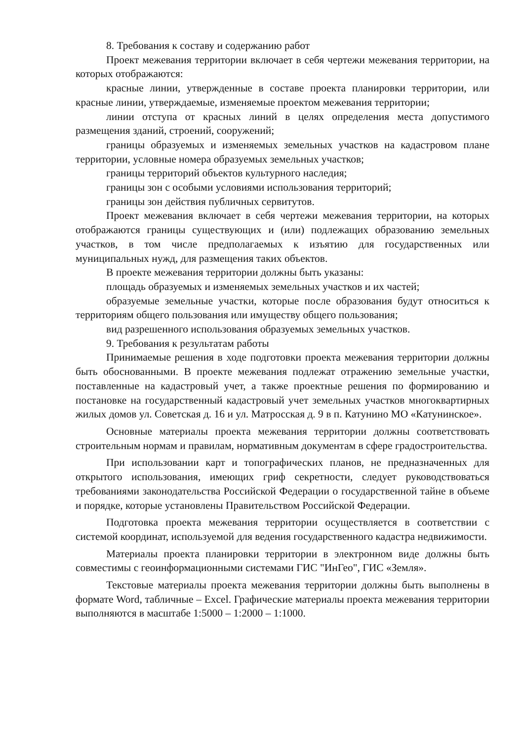8. Требования к составу и содержанию работ
Проект межевания территории включает в себя чертежи межевания территории, на которых отображаются:
красные линии, утвержденные в составе проекта планировки территории, или красные линии, утверждаемые, изменяемые проектом межевания территории;
линии отступа от красных линий в целях определения места допустимого размещения зданий, строений, сооружений;
границы образуемых и изменяемых земельных участков на кадастровом плане территории, условные номера образуемых земельных участков;
границы территорий объектов культурного наследия;
границы зон с особыми условиями использования территорий;
границы зон действия публичных сервитутов.
Проект межевания включает в себя чертежи межевания территории, на которых отображаются границы существующих и (или) подлежащих образованию земельных участков, в том числе предполагаемых к изъятию для государственных или муниципальных нужд, для размещения таких объектов.
В проекте межевания территории должны быть указаны:
площадь образуемых и изменяемых земельных участков и их частей;
образуемые земельные участки, которые после образования будут относиться к территориям общего пользования или имуществу общего пользования;
вид разрешенного использования образуемых земельных участков.
9. Требования к результатам работы
Принимаемые решения в ходе подготовки проекта межевания территории должны быть обоснованными. В проекте межевания подлежат отражению земельные участки, поставленные на кадастровый учет, а также проектные решения по формированию и постановке на государственный кадастровый учет земельных участков многоквартирных жилых домов ул. Советская д. 16 и ул. Матросская д. 9 в п. Катунино МО «Катунинское».
Основные материалы проекта межевания территории должны соответствовать строительным нормам и правилам, нормативным документам в сфере градостроительства.
При использовании карт и топографических планов, не предназначенных для открытого использования, имеющих гриф секретности, следует руководствоваться требованиями законодательства Российской Федерации о государственной тайне в объеме и порядке, которые установлены Правительством Российской Федерации.
Подготовка проекта межевания территории осуществляется в соответствии с системой координат, используемой для ведения государственного кадастра недвижимости.
Материалы проекта планировки территории в электронном виде должны быть совместимы с геоинформационными системами ГИС "ИнГео", ГИС «Земля».
Текстовые материалы проекта межевания территории должны быть выполнены в формате Word, табличные – Excel. Графические материалы проекта межевания территории выполняются в масштабе 1:5000 – 1:2000 – 1:1000.